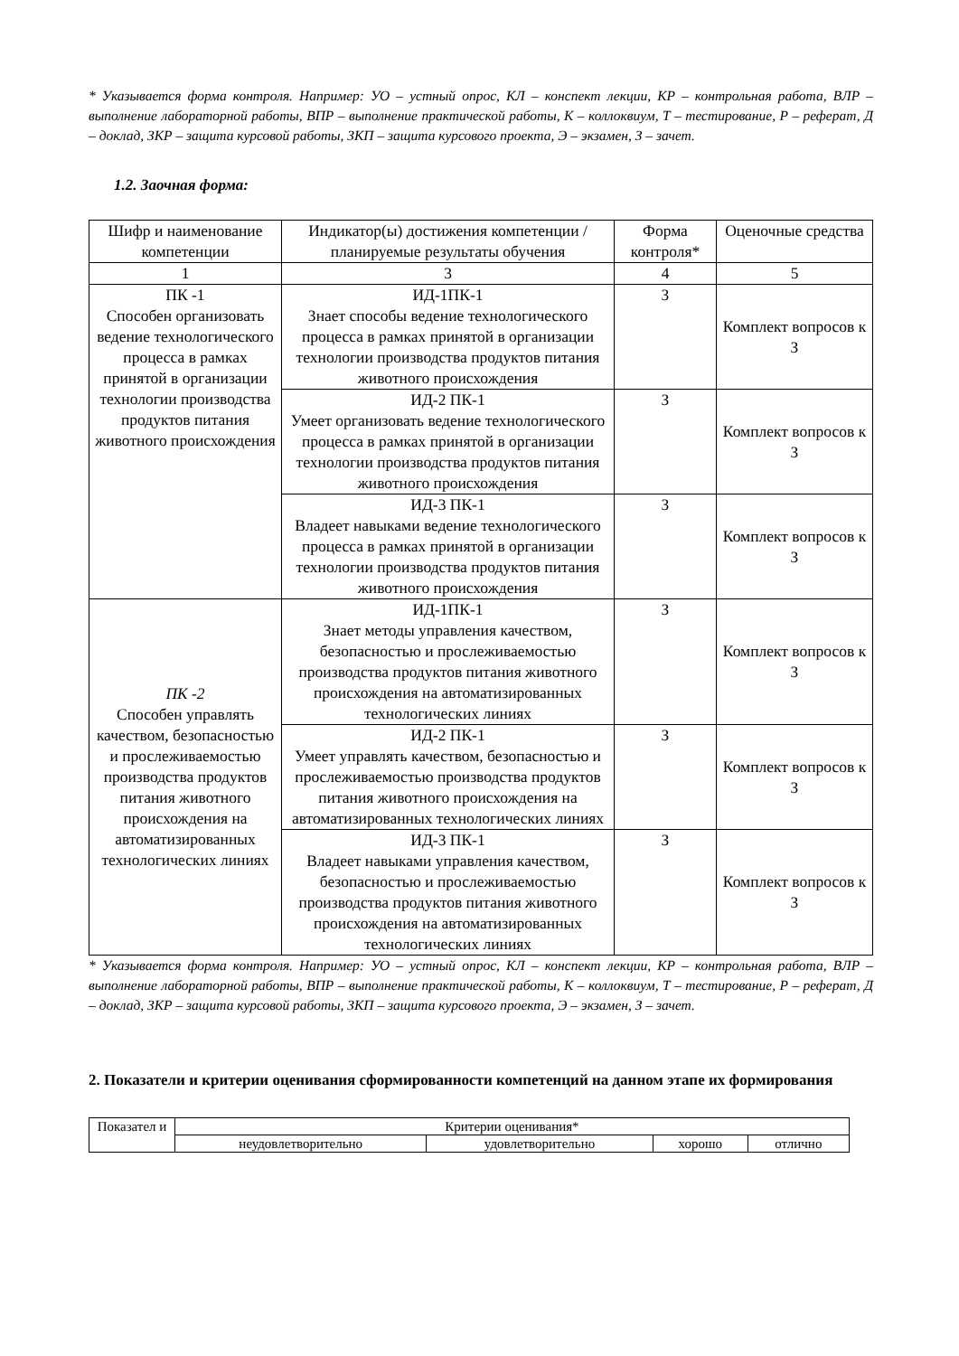* Указывается форма контроля. Например: УО – устный опрос, КЛ – конспект лекции, КР – контрольная работа, ВЛР – выполнение лабораторной работы, ВПР – выполнение практической работы, К – коллоквиум, Т – тестирование, Р – реферат, Д – доклад, ЗКР – защита курсовой работы, ЗКП – защита курсового проекта, Э – экзамен, З – зачет.
1.2. Заочная форма:
| Шифр и наименование компетенции | Индикатор(ы) достижения компетенции / планируемые результаты обучения | Форма контроля* | Оценочные средства |
| --- | --- | --- | --- |
| 1 | 3 | 4 | 5 |
| ПК -1 Способен организовать ведение технологического процесса в рамках принятой в организации технологии производства продуктов питания животного происхождения | ИД-1ПК-1 Знает способы ведение технологического процесса в рамках принятой в организации технологии производства продуктов питания животного происхождения | З | Комплект вопросов к З |
| | ИД-2 ПК-1 Умеет организовать ведение технологического процесса в рамках принятой в организации технологии производства продуктов питания животного происхождения | З | Комплект вопросов к З |
| | ИД-3 ПК-1 Владеет навыками ведение технологического процесса в рамках принятой в организации технологии производства продуктов питания животного происхождения | З | Комплект вопросов к З |
| ПК -2 Способен управлять качеством, безопасностью и прослеживаемостью производства продуктов питания животного происхождения на автоматизированных технологических линиях | ИД-1ПК-1 Знает методы управления качеством, безопасностью и прослеживаемостью производства продуктов питания животного происхождения на автоматизированных технологических линиях | З | Комплект вопросов к З |
| | ИД-2 ПК-1 Умеет управлять качеством, безопасностью и прослеживаемостью производства продуктов питания животного происхождения на автоматизированных технологических линиях | З | Комплект вопросов к З |
| | ИД-3 ПК-1 Владеет навыками управления качеством, безопасностью и прослеживаемостью производства продуктов питания животного происхождения на автоматизированных технологических линиях | З | Комплект вопросов к З |
* Указывается форма контроля. Например: УО – устный опрос, КЛ – конспект лекции, КР – контрольная работа, ВЛР – выполнение лабораторной работы, ВПР – выполнение практической работы, К – коллоквиум, Т – тестирование, Р – реферат, Д – доклад, ЗКР – защита курсовой работы, ЗКП – защита курсового проекта, Э – экзамен, З – зачет.
2. Показатели и критерии оценивания сформированности компетенций на данном этапе их формирования
| Показател и | Критерии оценивания* | | | |
| | неудовлетворительно | удовлетворительно | хорошо | отлично |